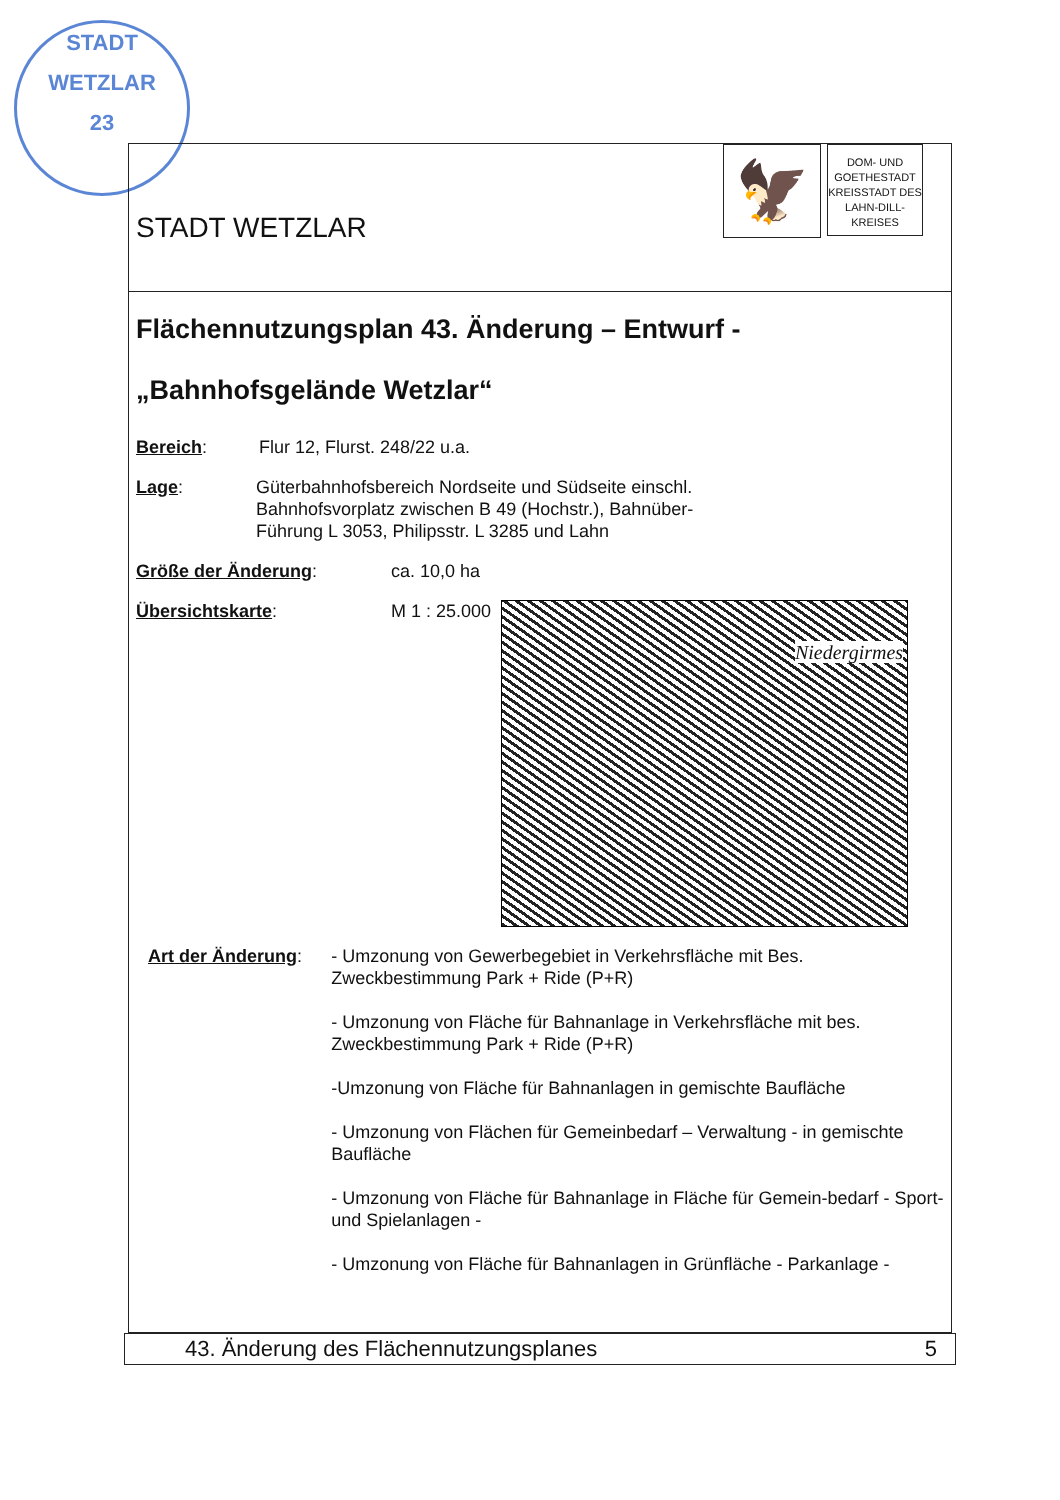STADT WETZLAR
23
STADT WETZLAR
🦅
DOM- UND GOETHESTADT KREISSTADT DES LAHN-DILL-KREISES
Flächennutzungsplan 43. Änderung – Entwurf -
„Bahnhofsgelände Wetzlar“
Bereich: Flur 12, Flurst. 248/22 u.a.
Lage: Güterbahnhofsbereich Nordseite und Südseite einschl.
Bahnhofsvorplatz zwischen B 49 (Hochstr.), Bahnüber-
Führung L 3053, Philipsstr. L 3285 und Lahn
Größe der Änderung: ca. 10,0 ha
Übersichtskarte: M 1 : 25.000
Niedergirmes
Art der Änderung:
- Umzonung von Gewerbegebiet in Verkehrsfläche mit Bes. Zweckbestimmung Park + Ride (P+R)
- Umzonung von Fläche für Bahnanlage in Verkehrsfläche mit bes. Zweckbestimmung Park + Ride (P+R)
-Umzonung von Fläche für Bahnanlagen in gemischte Baufläche
- Umzonung von Flächen für Gemeinbedarf – Verwaltung - in gemischte Baufläche
- Umzonung von Fläche für Bahnanlage in Fläche für Gemein-bedarf - Sport- und Spielanlagen -
- Umzonung von Fläche für Bahnanlagen in Grünfläche - Parkanlage -
43. Änderung des Flächennutzungsplanes 5